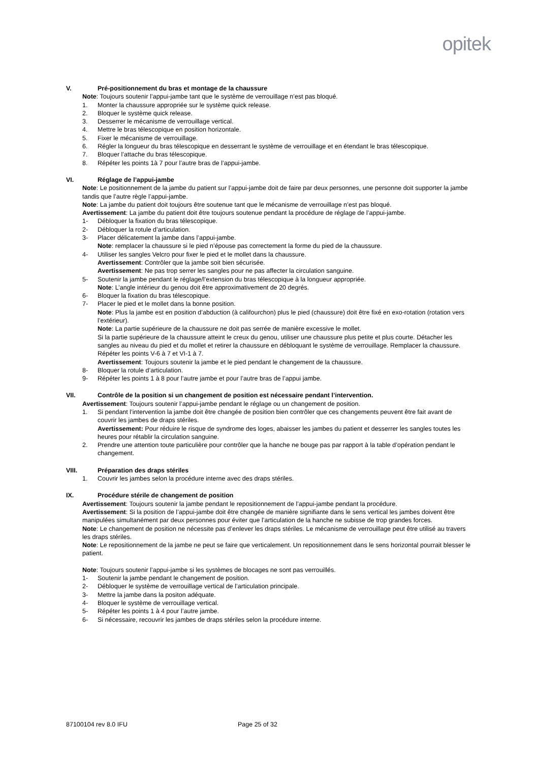opitek
V. Pré-positionnement du bras et montage de la chaussure
Note: Toujours soutenir l’appui-jambe tant que le système de verrouillage n’est pas bloqué.
1. Monter la chaussure appropriée sur le système quick release.
2. Bloquer le système quick release.
3. Desserrer le mécanisme de verrouillage vertical.
4. Mettre le bras télescopique en position horizontale.
5. Fixer le mécanisme de verrouillage.
6. Régler la longueur du bras télescopique en desserrant le système de verrouillage et en étendant le bras télescopique.
7. Bloquer l’attache du bras télescopique.
8. Répéter les points 1à 7 pour l’autre bras de l’appui-jambe.
VI. Réglage de l’appui-jambe
Note: Le positionnement de la jambe du patient sur l’appui-jambe doit de faire par deux personnes, une personne doit supporter la jambe tandis que l’autre règle l’appui-jambe.
Note: La jambe du patient doit toujours être soutenue tant que le mécanisme de verrouillage n’est pas bloqué.
Avertissement: La jambe du patient doit être toujours soutenue pendant la procédure de réglage de l’appui-jambe.
1- Débloquer la fixation du bras télescopique.
2- Débloquer la rotule d’articulation.
3- Placer délicatement la jambe dans l’appui-jambe.
Note: remplacer la chaussure si le pied n’épouse pas correctement la forme du pied de la chaussure.
4- Utiliser les sangles Velcro pour fixer le pied et le mollet dans la chaussure.
Avertissement: Contrôler que la jambe soit bien sécurisée.
Avertissement: Ne pas trop serrer les sangles pour ne pas affecter la circulation sanguine.
5- Soutenir la jambe pendant le réglage/l’extension du bras télescopique à la longueur appropriée.
Note: L’angle intérieur du genou doit être approximativement de 20 degrés.
6- Bloquer la fixation du bras télescopique.
7- Placer le pied et le mollet dans la bonne position.
Note: Plus la jambe est en position d’abduction (à califourchon) plus le pied (chaussure) doit être fixé en exo-rotation (rotation vers l’extérieur).
Note: La partie supérieure de la chaussure ne doit pas serrée de manière excessive le mollet.
Si la partie supérieure de la chaussure atteint le creux du genou, utiliser une chaussure plus petite et plus courte. Détacher les sangles au niveau du pied et du mollet et retirer la chaussure en débloquant le système de verrouillage. Remplacer la chaussure. Répéter les points V-6 à 7 et VI-1 à 7.
Avertissement: Toujours soutenir la jambe et le pied pendant le changement de la chaussure.
8- Bloquer la rotule d’articulation.
9- Répéter les points 1 à 8 pour l’autre jambe et pour l’autre bras de l’appui jambe.
VII. Contrôle de la position si un changement de position est nécessaire pendant l’intervention.
Avertissement: Toujours soutenir l’appui-jambe pendant le réglage ou un changement de position.
1. Si pendant l’intervention la jambe doit être changée de position bien contrôler que ces changements peuvent être fait avant de couvrir les jambes de draps stériles.
Avertissement: Pour réduire le risque de syndrome des loges, abaisser les jambes du patient et desserrer les sangles toutes les heures pour rétablir la circulation sanguine.
2. Prendre une attention toute particulière pour contrôler que la hanche ne bouge pas par rapport à la table d’opération pendant le changement.
VIII. Préparation des draps stériles
1. Couvrir les jambes selon la procédure interne avec des draps stériles.
IX. Procédure stérile de changement de position
Avertissement: Toujours soutenir la jambe pendant le repositionnement de l’appui-jambe pendant la procédure.
Avertissement: Si la position de l’appui-jambe doit être changée de manière signifiante dans le sens vertical les jambes doivent être manipulées simultanément par deux personnes pour éviter que l’articulation de la hanche ne subisse de trop grandes forces.
Note: Le changement de position ne nécessite pas d’enlever les draps stériles. Le mécanisme de verrouillage peut être utilisé au travers les draps stériles.
Note: Le repositionnement de la jambe ne peut se faire que verticalement. Un repositionnement dans le sens horizontal pourrait blesser le patient.
Note: Toujours soutenir l’appui-jambe si les systèmes de blocages ne sont pas verrouillés.
1- Soutenir la jambe pendant le changement de position.
2- Débloquer le système de verrouillage vertical de l’articulation principale.
3- Mettre la jambe dans la positon adéquate.
4- Bloquer le système de verrouillage vertical.
5- Répéter les points 1 à 4 pour l’autre jambe.
6- Si nécessaire, recouvrir les jambes de draps stériles selon la procédure interne.
87100104 rev 8.0 IFU Page 25 of 32